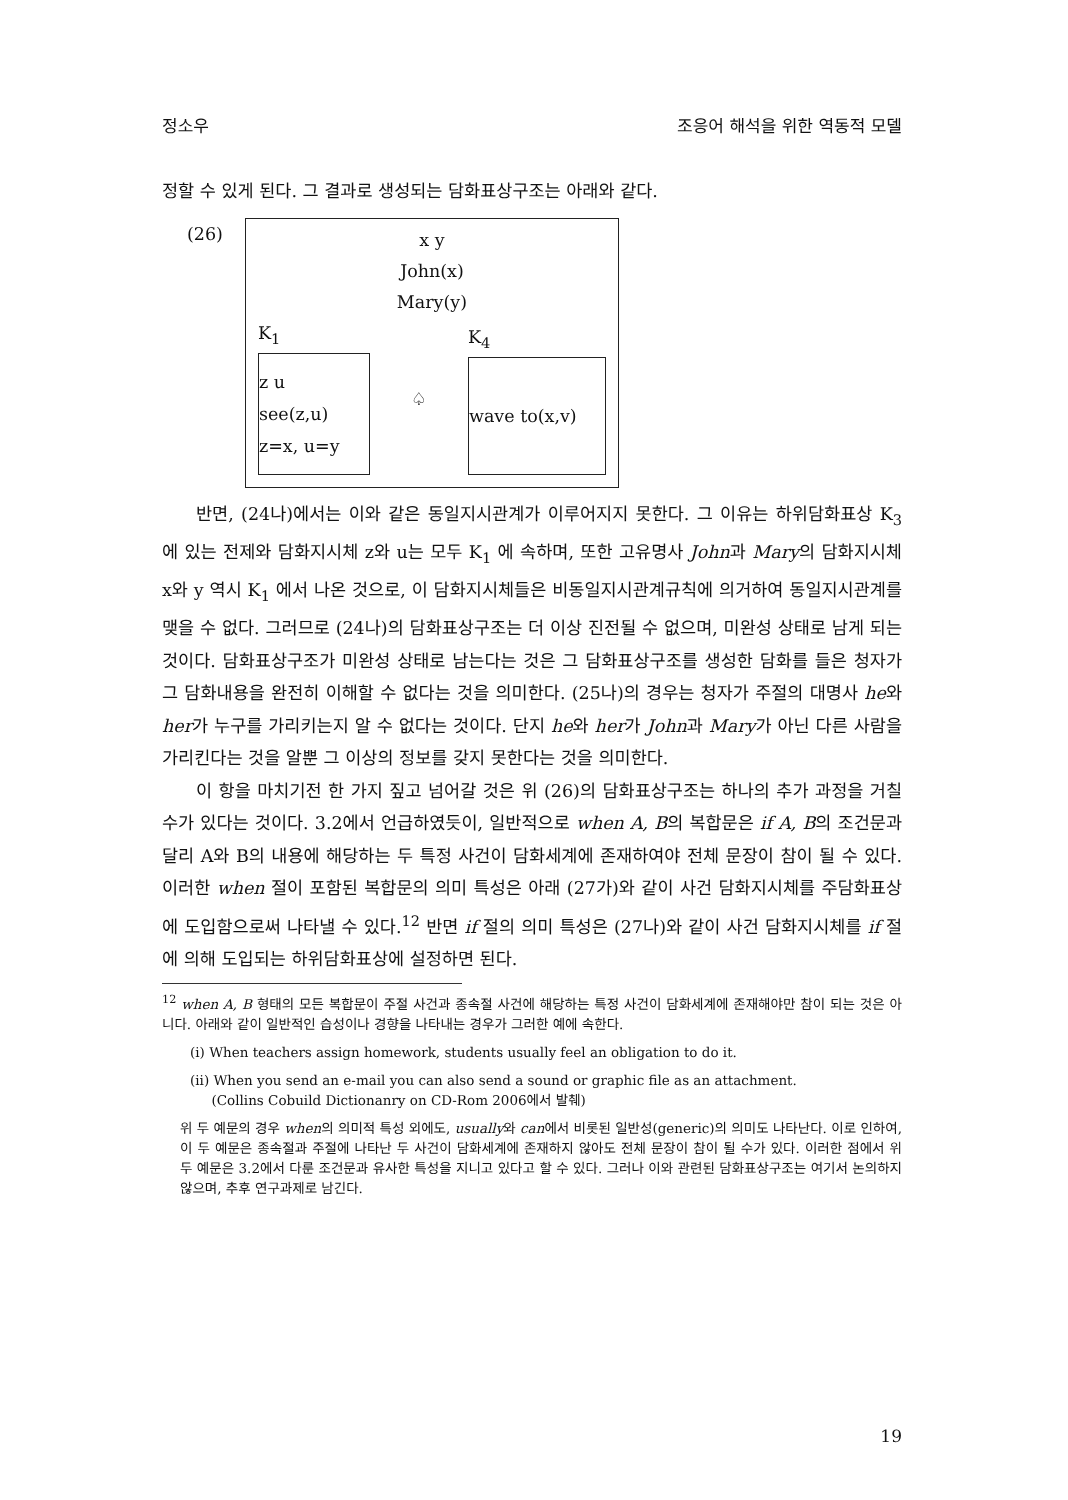정소우 조응어 해석을 위한 역동적 모델
정할 수 있게 된다. 그 결과로 생성되는 담화표상구조는 아래와 같다.
(26)
x y
John(x)
Mary(y)
K<sub>1</sub>
z u
see(z,u)
z=x, u=y
♤
K<sub>4</sub>
wave to(x,v)
반면, (24나)에서는 이와 같은 동일지시관계가 이루어지지 못한다. 그 이유는 하위담화표상 K<sub>3</sub> 에 있는 전제와 담화지시체 z와 u는 모두 K<sub>1</sub> 에 속하며, 또한 고유명사 John과 Mary의 담화지시체 x와 y 역시 K<sub>1</sub> 에서 나온 것으로, 이 담화지시체들은 비동일지시관계규칙에 의거하여 동일지시관계를 맺을 수 없다. 그러므로 (24나)의 담화표상구조는 더 이상 진전될 수 없으며, 미완성 상태로 남게 되는 것이다. 담화표상구조가 미완성 상태로 남는다는 것은 그 담화표상구조를 생성한 담화를 들은 청자가 그 담화내용을 완전히 이해할 수 없다는 것을 의미한다. (25나)의 경우는 청자가 주절의 대명사 he와 her가 누구를 가리키는지 알 수 없다는 것이다. 단지 he와 her가 John과 Mary가 아닌 다른 사람을 가리킨다는 것을 알뿐 그 이상의 정보를 갖지 못한다는 것을 의미한다.
이 항을 마치기전 한 가지 짚고 넘어갈 것은 위 (26)의 담화표상구조는 하나의 추가 과정을 거칠 수가 있다는 것이다. 3.2에서 언급하였듯이, 일반적으로 when A, B의 복합문은 if A, B의 조건문과 달리 A와 B의 내용에 해당하는 두 특정 사건이 담화세계에 존재하여야 전체 문장이 참이 될 수 있다. 이러한 when 절이 포함된 복합문의 의미 특성은 아래 (27가)와 같이 사건 담화지시체를 주담화표상에 도입함으로써 나타낼 수 있다.<sup>12</sup> 반면 if 절의 의미 특성은 (27나)와 같이 사건 담화지시체를 if 절에 의해 도입되는 하위담화표상에 설정하면 된다.
<sup>12</sup> when A, B 형태의 모든 복합문이 주절 사건과 종속절 사건에 해당하는 특정 사건이 담화세계에 존재해야만 참이 되는 것은 아니다. 아래와 같이 일반적인 습성이나 경향을 나타내는 경우가 그러한 예에 속한다.
(i) When teachers assign homework, students usually feel an obligation to do it.
(ii) When you send an e-mail you can also send a sound or graphic file as an attachment.
(Collins Cobuild Dictionanry on CD-Rom 2006에서 발췌)
위 두 예문의 경우 when의 의미적 특성 외에도, usually와 can에서 비롯된 일반성(generic)의 의미도 나타난다. 이로 인하여, 이 두 예문은 종속절과 주절에 나타난 두 사건이 담화세계에 존재하지 않아도 전체 문장이 참이 될 수가 있다. 이러한 점에서 위 두 예문은 3.2에서 다룬 조건문과 유사한 특성을 지니고 있다고 할 수 있다. 그러나 이와 관련된 담화표상구조는 여기서 논의하지 않으며, 추후 연구과제로 남긴다.
19